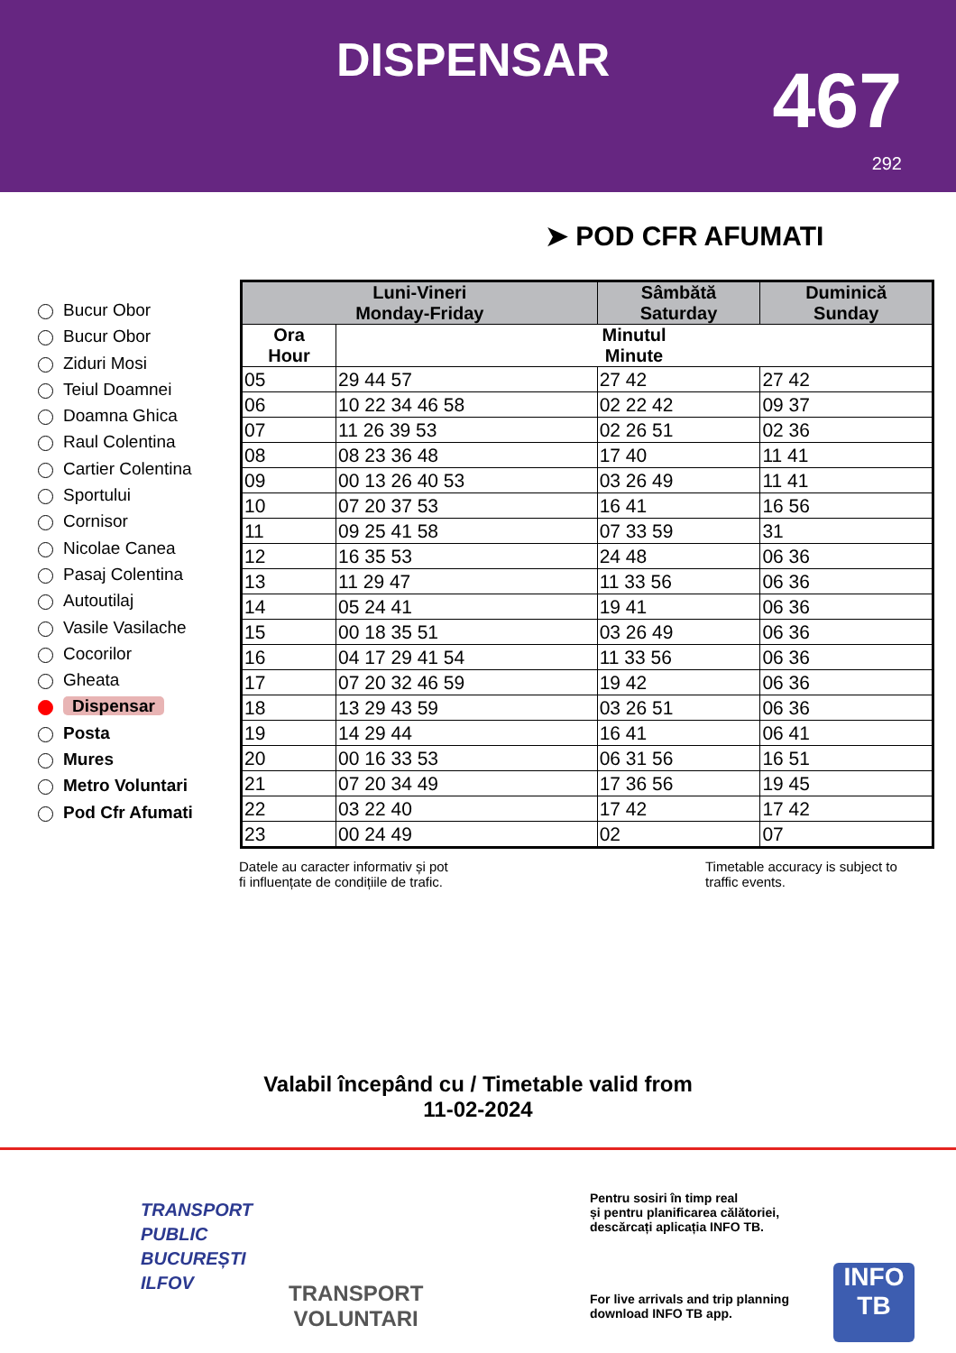DISPENSAR 467
292
➤ POD CFR AFUMATI
Bucur Obor
Bucur Obor
Ziduri Mosi
Teiul Doamnei
Doamna Ghica
Raul Colentina
Cartier Colentina
Sportului
Cornisor
Nicolae Canea
Pasaj Colentina
Autoutilaj
Vasile Vasilache
Cocorilor
Gheata
Dispensar
Posta
Mures
Metro Voluntari
Pod Cfr Afumati
| Luni-Vineri Monday-Friday | | Sâmbătă Saturday | Duminică Sunday |
| --- | --- | --- | --- |
| Ora Hour | Minutul Minute | | |
| 05 | 29 44 57 | 27 42 | 27 42 |
| 06 | 10 22 34 46 58 | 02 22 42 | 09 37 |
| 07 | 11 26 39 53 | 02 26 51 | 02 36 |
| 08 | 08 23 36 48 | 17 40 | 11 41 |
| 09 | 00 13 26 40 53 | 03 26 49 | 11 41 |
| 10 | 07 20 37 53 | 16 41 | 16 56 |
| 11 | 09 25 41 58 | 07 33 59 | 31 |
| 12 | 16 35 53 | 24 48 | 06 36 |
| 13 | 11 29 47 | 11 33 56 | 06 36 |
| 14 | 05 24 41 | 19 41 | 06 36 |
| 15 | 00 18 35 51 | 03 26 49 | 06 36 |
| 16 | 04 17 29 41 54 | 11 33 56 | 06 36 |
| 17 | 07 20 32 46 59 | 19 42 | 06 36 |
| 18 | 13 29 43 59 | 03 26 51 | 06 36 |
| 19 | 14 29 44 | 16 41 | 06 41 |
| 20 | 00 16 33 53 | 06 31 56 | 16 51 |
| 21 | 07 20 34 49 | 17 36 56 | 19 45 |
| 22 | 03 22 40 | 17 42 | 17 42 |
| 23 | 00 24 49 | 02 | 07 |
Datele au caracter informativ și pot
fi influențate de condițiile de trafic.
Timetable accuracy is subject to
traffic events.
Valabil începând cu / Timetable valid from
11-02-2024
TRANSPORT
PUBLIC
BUCUREȘTI
ILFOV
TRANSPORT
VOLUNTARI
Pentru sosiri în timp real
și pentru planificarea călătoriei,
descărcați aplicația INFO TB.
For live arrivals and trip planning
download INFO TB app.
INFO
TB